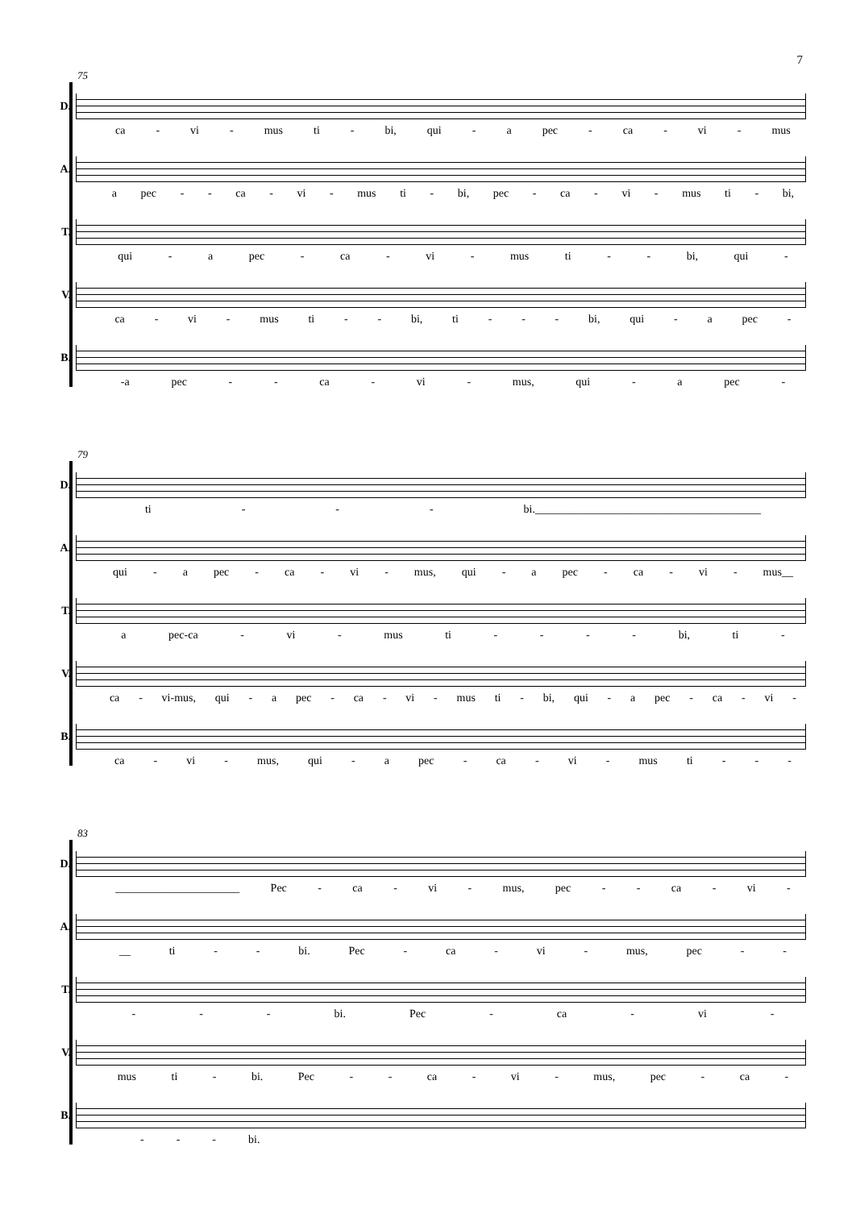7
75
D.
ca - vi - mus ti - bi, qui - a pec - ca - vi - mus
A.
a pec - - ca - vi - mus ti - bi, pec - ca - vi - mus ti - bi,
T.
qui - a pec - ca - vi - mus ti - - bi, qui -
V.
ca - vi - mus ti - - bi, ti - - - bi, qui - a pec -
B.
-a pec - - ca - vi - mus, qui - a pec -
79
D.
ti - - - bi.________________________________________
A.
qui - a pec - ca - vi - mus, qui - a pec - ca - vi - mus__
T.
a pec-ca - vi - mus ti - - - - bi, ti -
V.
ca - vi-mus, qui - a pec - ca - vi - mus ti - bi, qui - a pec - ca - vi -
B.
ca - vi - mus, qui - a pec - ca - vi - mus ti - - -
83
D.
______________________ Pec - ca - vi - mus, pec - - ca - vi -
A.
__ ti - - bi. Pec - ca - vi - mus, pec - -
T.
- - - bi. Pec - ca - vi -
V.
mus ti - bi. Pec - - ca - vi - mus, pec - ca -
B.
- - - bi.